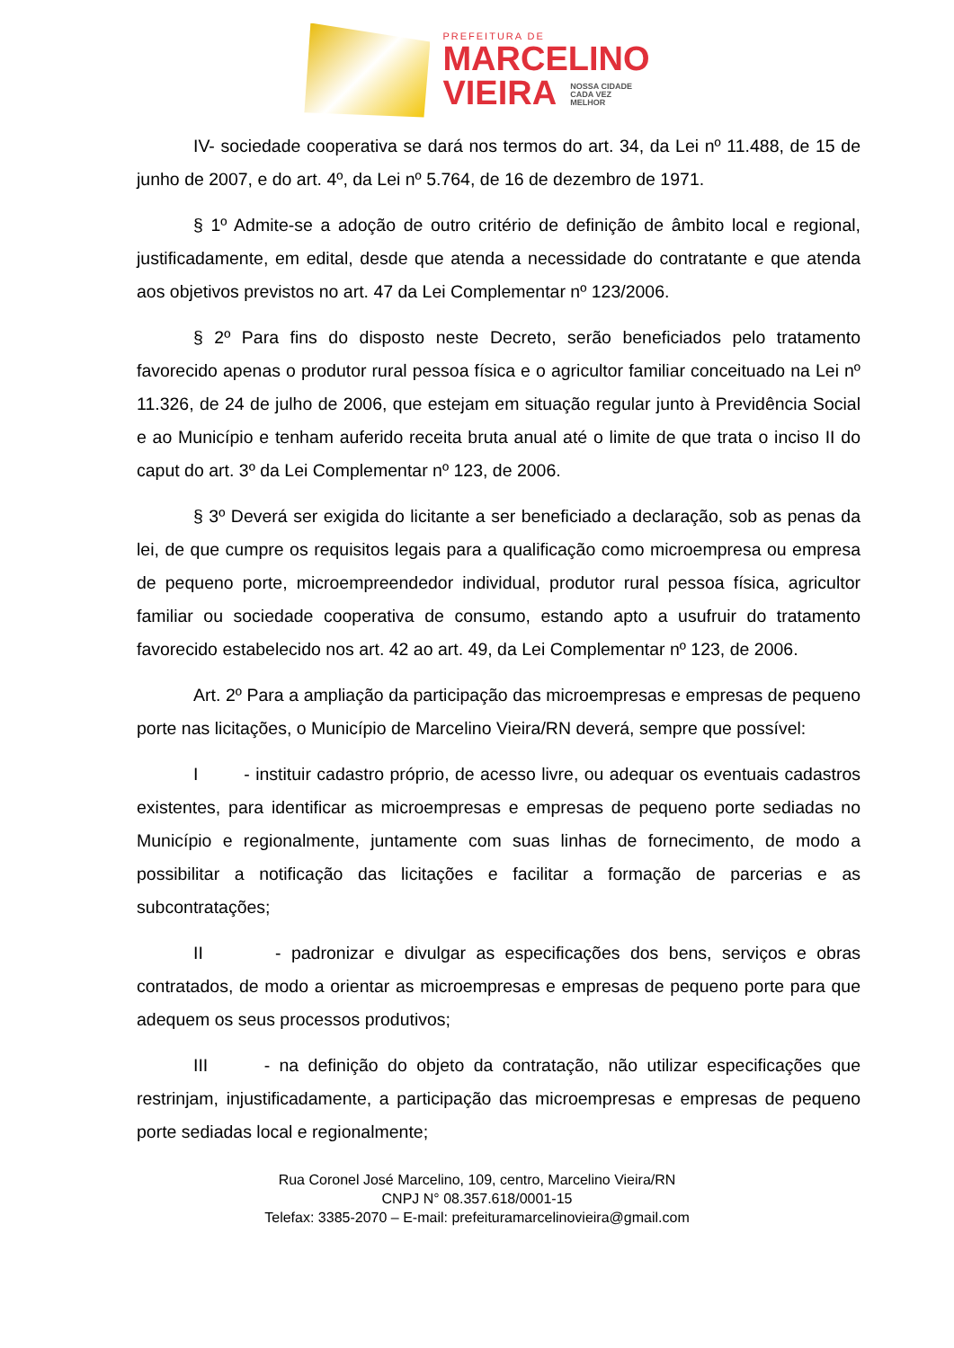PREFEITURA DE
MARCELINO
VIEIRA NOSSA CIDADE
CADA VEZ
MELHOR
IV- sociedade cooperativa se dará nos termos do art. 34, da Lei nº 11.488, de 15 de junho de 2007, e do art. 4º, da Lei nº 5.764, de 16 de dezembro de 1971.
§ 1º Admite-se a adoção de outro critério de definição de âmbito local e regional, justificadamente, em edital, desde que atenda a necessidade do contratante e que atenda aos objetivos previstos no art. 47 da Lei Complementar nº 123/2006.
§ 2º Para fins do disposto neste Decreto, serão beneficiados pelo tratamento favorecido apenas o produtor rural pessoa física e o agricultor familiar conceituado na Lei nº 11.326, de 24 de julho de 2006, que estejam em situação regular junto à Previdência Social e ao Município e tenham auferido receita bruta anual até o limite de que trata o inciso II do caput do art. 3º da Lei Complementar nº 123, de 2006.
§ 3º Deverá ser exigida do licitante a ser beneficiado a declaração, sob as penas da lei, de que cumpre os requisitos legais para a qualificação como microempresa ou empresa de pequeno porte, microempreendedor individual, produtor rural pessoa física, agricultor familiar ou sociedade cooperativa de consumo, estando apto a usufruir do tratamento favorecido estabelecido nos art. 42 ao art. 49, da Lei Complementar nº 123, de 2006.
Art. 2º Para a ampliação da participação das microempresas e empresas de pequeno porte nas licitações, o Município de Marcelino Vieira/RN deverá, sempre que possível:
I - instituir cadastro próprio, de acesso livre, ou adequar os eventuais cadastros existentes, para identificar as microempresas e empresas de pequeno porte sediadas no Município e regionalmente, juntamente com suas linhas de fornecimento, de modo a possibilitar a notificação das licitações e facilitar a formação de parcerias e as subcontratações;
II - padronizar e divulgar as especificações dos bens, serviços e obras contratados, de modo a orientar as microempresas e empresas de pequeno porte para que adequem os seus processos produtivos;
III - na definição do objeto da contratação, não utilizar especificações que restrinjam, injustificadamente, a participação das microempresas e empresas de pequeno porte sediadas local e regionalmente;
Rua Coronel José Marcelino, 109, centro, Marcelino Vieira/RN
CNPJ N° 08.357.618/0001-15
Telefax: 3385-2070 – E-mail: prefeituramarcelinovieira@gmail.com